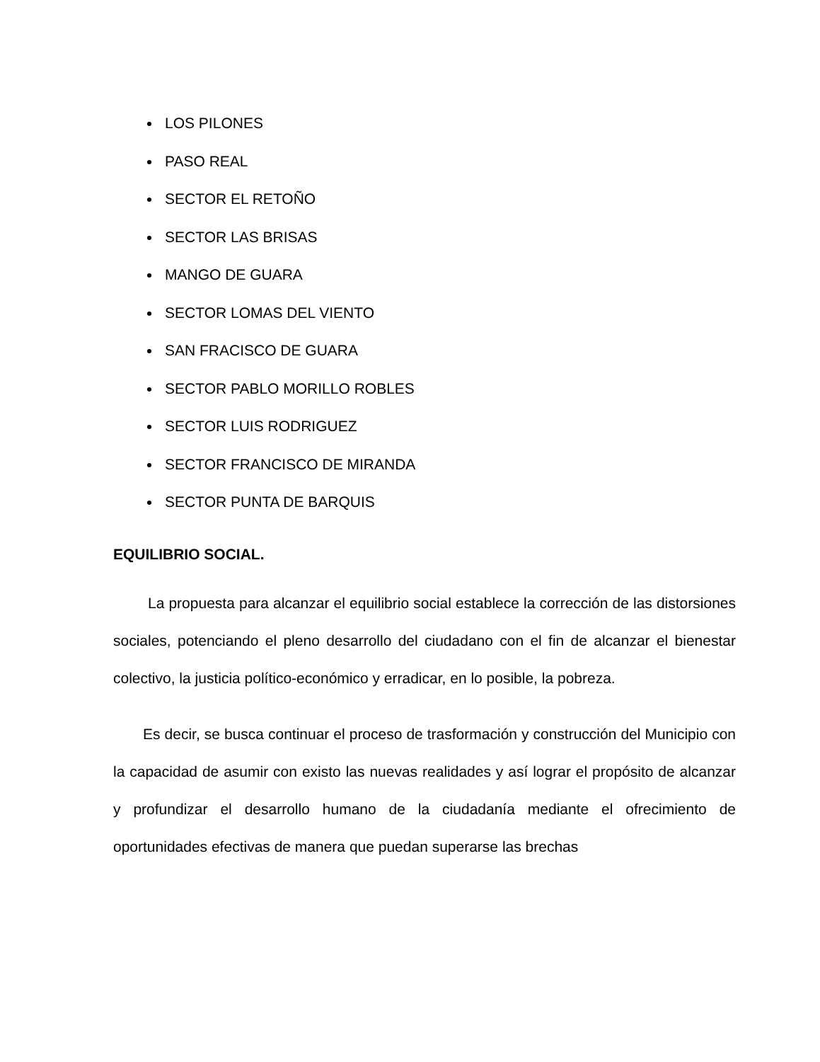LOS PILONES
PASO REAL
SECTOR EL RETOÑO
SECTOR LAS BRISAS
MANGO DE GUARA
SECTOR LOMAS DEL VIENTO
SAN FRACISCO DE GUARA
SECTOR PABLO MORILLO ROBLES
SECTOR LUIS RODRIGUEZ
SECTOR FRANCISCO DE MIRANDA
SECTOR PUNTA DE BARQUIS
EQUILIBRIO SOCIAL.
La propuesta para alcanzar el equilibrio social establece la corrección de las distorsiones sociales, potenciando el pleno desarrollo del ciudadano con el fin de alcanzar el bienestar colectivo, la justicia político-económico y erradicar, en lo posible, la pobreza.
Es decir, se busca continuar el proceso de trasformación y construcción del Municipio con la capacidad de asumir con existo las nuevas realidades y así lograr el propósito de alcanzar y profundizar el desarrollo humano de la ciudadanía mediante el ofrecimiento de oportunidades efectivas de manera que puedan superarse las brechas